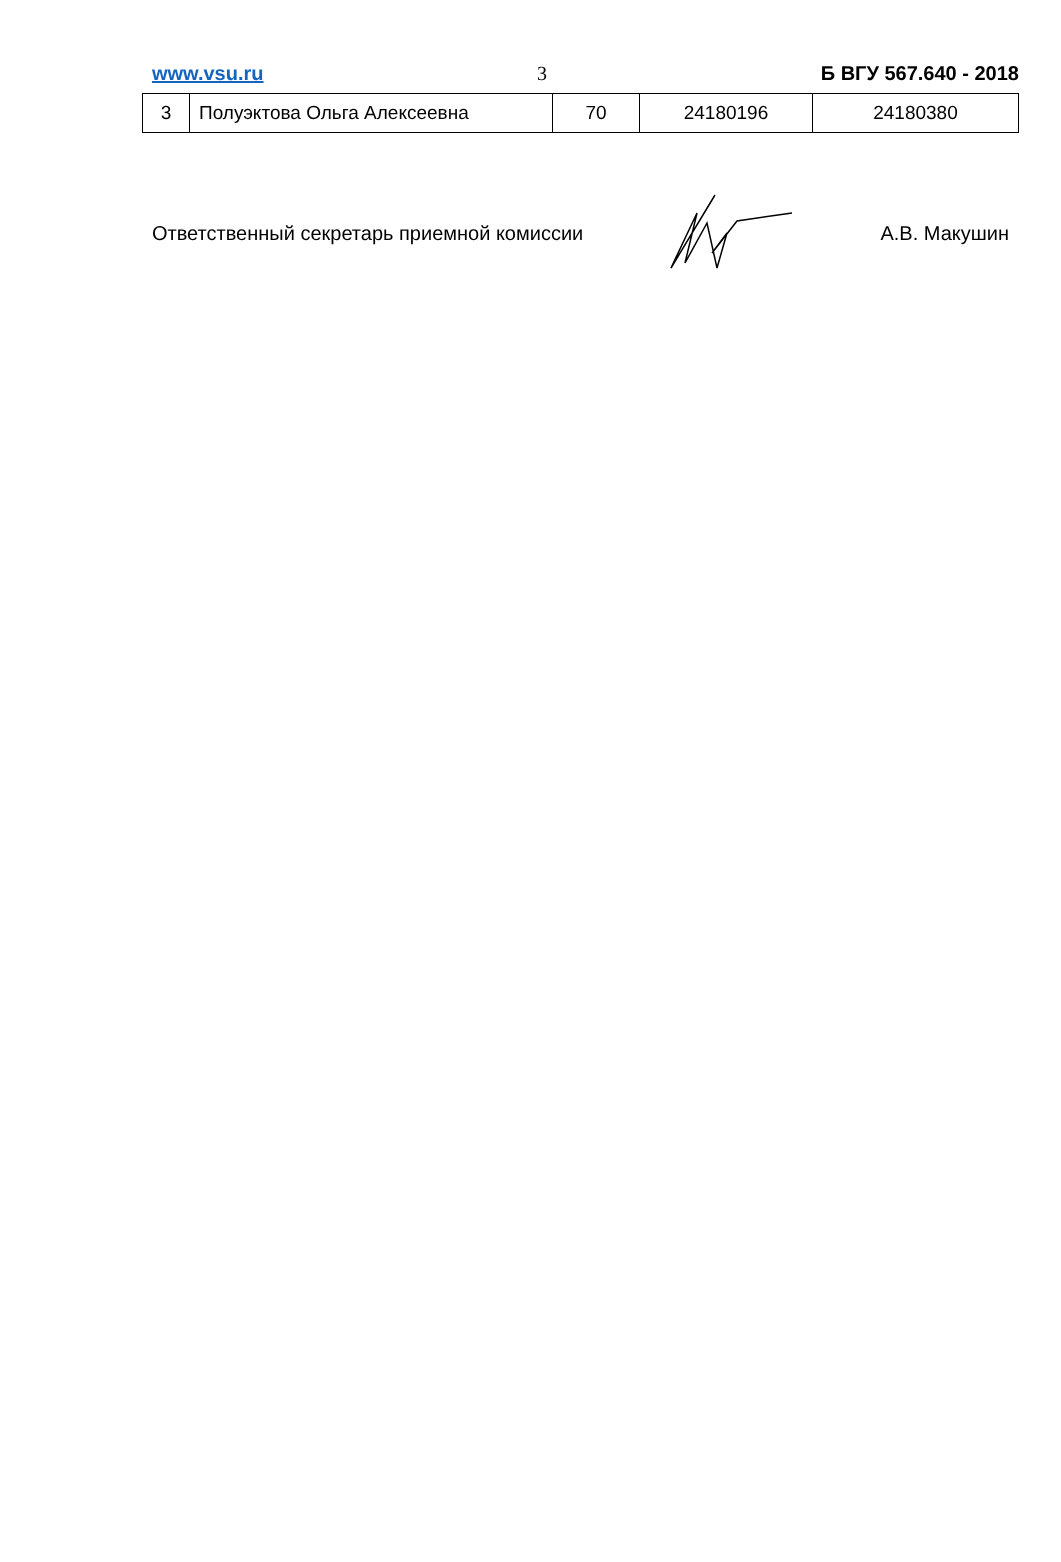www.vsu.ru 3 Б ВГУ 567.640 - 2018
| 3 | Полуэктова Ольга Алексеевна | 70 | 24180196 | 24180380 |
Ответственный секретарь приемной комиссии А.В. Макушин